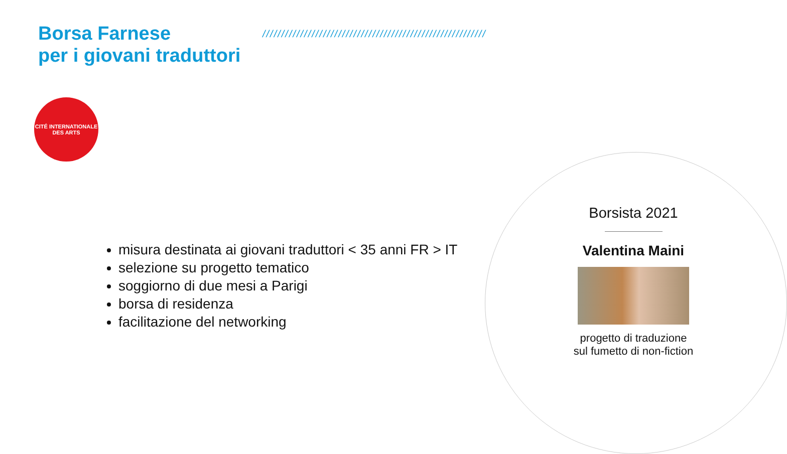Borsa Farnese
per i giovani traduttori
///////////////////////////////////////////////////////////
CITÉ INTERNATIONALE
DES ARTS
misura destinata ai giovani traduttori < 35 anni FR > IT
selezione su progetto tematico
soggiorno di due mesi a Parigi
borsa di residenza
facilitazione del networking
Borsista 2021
Valentina Maini
progetto di traduzione
sul fumetto di non-fiction